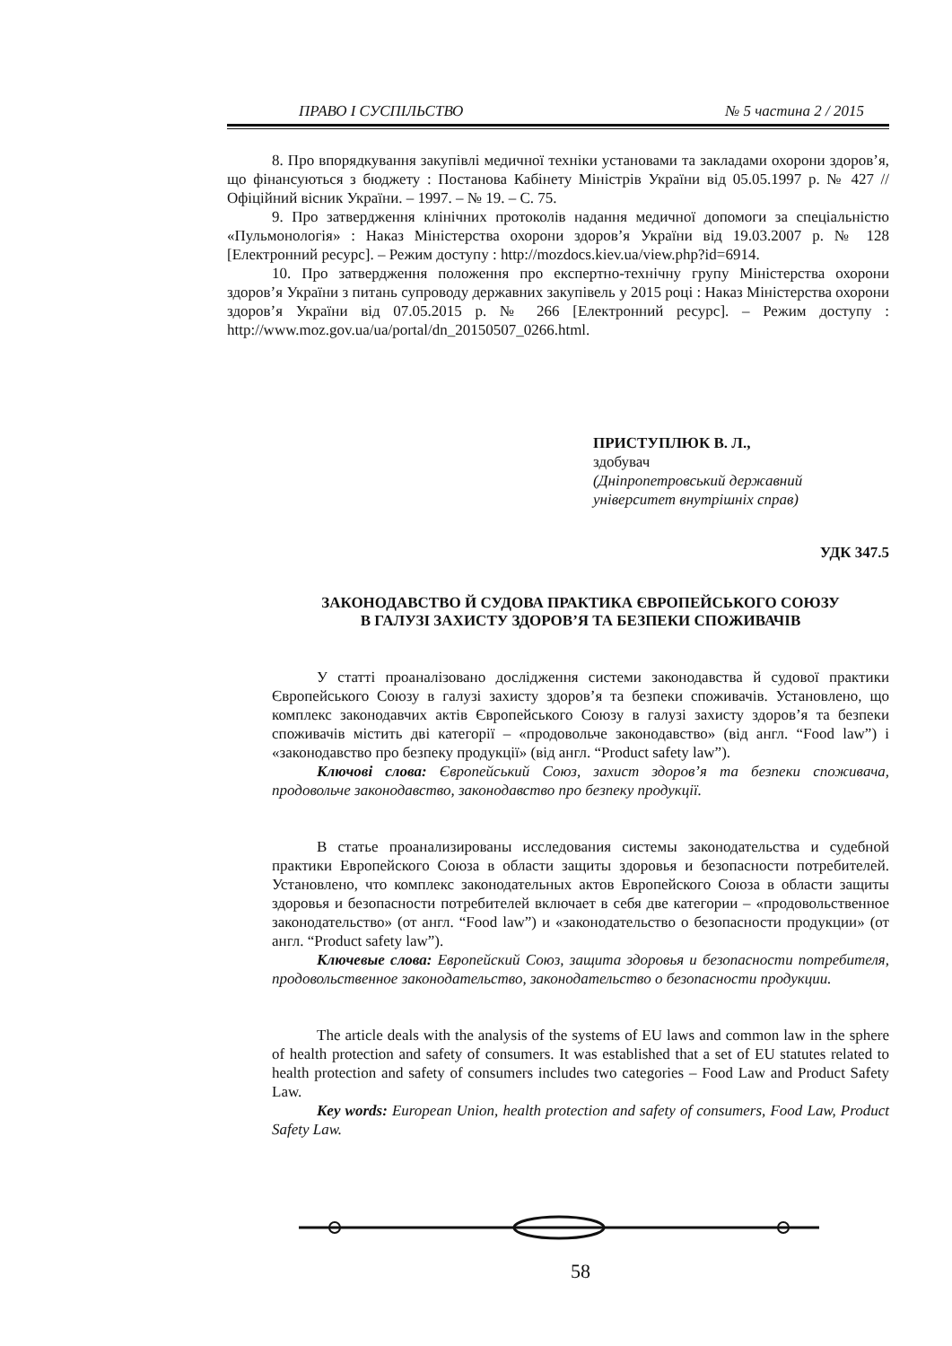ПРАВО І СУСПІЛЬСТВО № 5 частина 2 / 2015
8. Про впорядкування закупівлі медичної техніки установами та закладами охорони здоров’я, що фінансуються з бюджету : Постанова Кабінету Міністрів України від 05.05.1997 р. № 427 // Офіційний вісник України. – 1997. – № 19. – С. 75.
9. Про затвердження клінічних протоколів надання медичної допомоги за спеціальністю «Пульмонологія» : Наказ Міністерства охорони здоров’я України від 19.03.2007 р. № 128 [Електронний ресурс]. – Режим доступу : http://mozdocs.kiev.ua/view.php?id=6914.
10. Про затвердження положення про експертно-технічну групу Міністерства охорони здоров’я України з питань супроводу державних закупівель у 2015 році : Наказ Міністерства охорони здоров’я України від 07.05.2015 р. № 266 [Електронний ресурс]. – Режим доступу : http://www.moz.gov.ua/ua/portal/dn_20150507_0266.html.
ПРИСТУПЛЮК В. Л.,
здобувач
(Дніпропетровський державний
університет внутрішніх справ)
УДК 347.5
ЗАКОНОДАВСТВО Й СУДОВА ПРАКТИКА ЄВРОПЕЙСЬКОГО СОЮЗУ
В ГАЛУЗІ ЗАХИСТУ ЗДОРОВ’Я ТА БЕЗПЕКИ СПОЖИВАЧІВ
У статті проаналізовано дослідження системи законодавства й судової практики Європейського Союзу в галузі захисту здоров’я та безпеки споживачів. Установлено, що комплекс законодавчих актів Європейського Союзу в галузі захисту здоров’я та безпеки споживачів містить дві категорії – «продовольче законодавство» (від англ. “Food law”) і «законодавство про безпеку продукції» (від англ. “Product safety law”).
Ключові слова: Європейський Союз, захист здоров’я та безпеки споживача, продовольче законодавство, законодавство про безпеку продукції.
В статье проанализированы исследования системы законодательства и судебной практики Европейского Союза в области защиты здоровья и безопасности потребителей. Установлено, что комплекс законодательных актов Европейского Союза в области защиты здоровья и безопасности потребителей включает в себя две категории – «продовольственное законодательство» (от англ. “Food law”) и «законодательство о безопасности продукции» (от англ. “Product safety law”).
Ключевые слова: Европейский Союз, защита здоровья и безопасности потребителя, продовольственное законодательство, законодательство о безопасности продукции.
The article deals with the analysis of the systems of EU laws and common law in the sphere of health protection and safety of consumers. It was established that a set of EU statutes related to health protection and safety of consumers includes two categories – Food Law and Product Safety Law.
Key words: European Union, health protection and safety of consumers, Food Law, Product Safety Law.
58